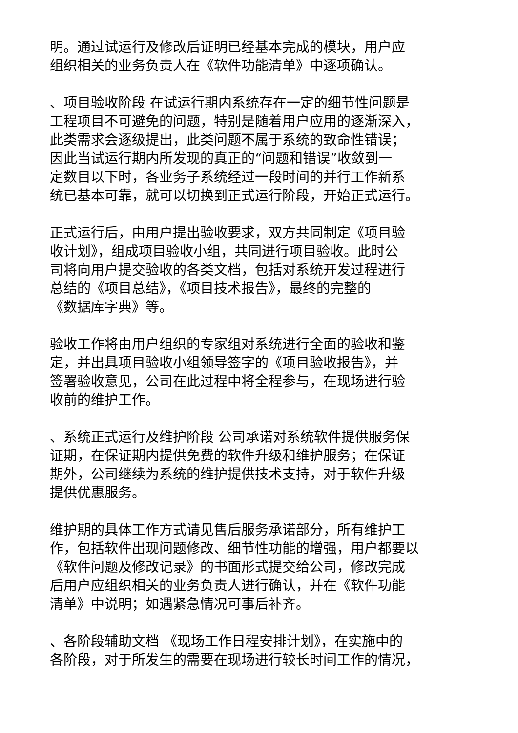明。通过试运行及修改后证明已经基本完成的模块，用户应
组织相关的业务负责人在《软件功能清单》中逐项确认。
、项目验收阶段 在试运行期内系统存在一定的细节性问题是
工程项目不可避免的问题，特别是随着用户应用的逐渐深入，
此类需求会逐级提出，此类问题不属于系统的致命性错误；
因此当试运行期内所发现的真正的“问题和错误”收敛到一
定数目以下时，各业务子系统经过一段时间的并行工作新系
统已基本可靠，就可以切换到正式运行阶段，开始正式运行。
正式运行后，由用户提出验收要求，双方共同制定《项目验
收计划》，组成项目验收小组，共同进行项目验收。此时公
司将向用户提交验收的各类文档，包括对系统开发过程进行
总结的《项目总结》，《项目技术报告》，最终的完整的
《数据库字典》等。
验收工作将由用户组织的专家组对系统进行全面的验收和鉴
定，并出具项目验收小组领导签字的《项目验收报告》，并
签署验收意见，公司在此过程中将全程参与，在现场进行验
收前的维护工作。
、系统正式运行及维护阶段 公司承诺对系统软件提供服务保
证期，在保证期内提供免费的软件升级和维护服务；在保证
期外，公司继续为系统的维护提供技术支持，对于软件升级
提供优惠服务。
维护期的具体工作方式请见售后服务承诺部分，所有维护工
作，包括软件出现问题修改、细节性功能的增强，用户都要以
《软件问题及修改记录》的书面形式提交给公司，修改完成
后用户应组织相关的业务负责人进行确认，并在《软件功能
清单》中说明；如遇紧急情况可事后补齐。
、各阶段辅助文档 《现场工作日程安排计划》，在实施中的
各阶段，对于所发生的需要在现场进行较长时间工作的情况，